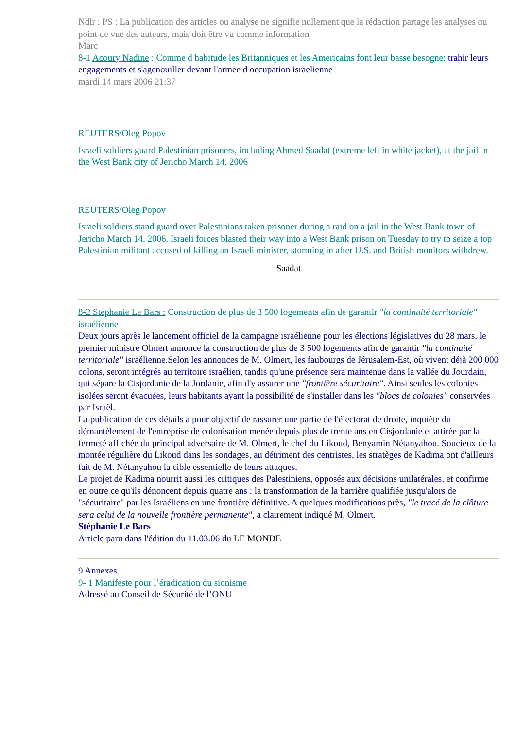Ndlr : PS : La publication des articles ou analyse ne signifie nullement que la rédaction partage les analyses ou point de vue des auteurs, mais doit être vu comme information
Marc
8-1 Acoury Nadine : Comme d habitude les Britanniques et les Americains font leur basse besogne: trahir leurs engagements et s'agenouiller devant l'armee d occupation israelienne
mardi 14 mars 2006 21:37
REUTERS/Oleg Popov
Israeli soldiers guard Palestinian prisoners, including Ahmed Saadat (extreme left in white jacket), at the jail in the West Bank city of Jericho March 14, 2006
REUTERS/Oleg Popov
Israeli soldiers stand guard over Palestinians taken prisoner during a raid on a jail in the West Bank town of Jericho March 14, 2006. Israeli forces blasted their way into a West Bank prison on Tuesday to try to seize a top Palestinian militant accused of killing an Israeli minister, storming in after U.S. and British monitors withdrew.
Saadat
8-2 Stéphanie Le Bars : Construction de plus de 3 500 logements afin de garantir "la continuité territoriale" israélienne
Deux jours après le lancement officiel de la campagne israélienne pour les élections législatives du 28 mars, le premier ministre Olmert annonce la construction de plus de 3 500 logements afin de garantir "la continuité territoriale" israélienne.Selon les annonces de M. Olmert, les faubourgs de Jérusalem-Est, où vivent déjà 200 000 colons, seront intégrés au territoire israélien, tandis qu'une présence sera maintenue dans la vallée du Jourdain, qui sépare la Cisjordanie de la Jordanie, afin d'y assurer une "frontière sécuritaire". Ainsi seules les colonies isolées seront évacuées, leurs habitants ayant la possibilité de s'installer dans les "blocs de colonies" conservées par Israël.
La publication de ces détails a pour objectif de rassurer une partie de l'électorat de droite, inquiète du démantèlement de l'entreprise de colonisation menée depuis plus de trente ans en Cisjordanie et attirée par la fermeté affichée du principal adversaire de M. Olmert, le chef du Likoud, Benyamin Nétanyahou. Soucieux de la montée régulière du Likoud dans les sondages, au détriment des centristes, les stratèges de Kadima ont d'ailleurs fait de M. Nétanyahou la cible essentielle de leurs attaques.
Le projet de Kadima nourrit aussi les critiques des Palestiniens, opposés aux décisions unilatérales, et confirme en outre ce qu'ils dénoncent depuis quatre ans : la transformation de la barrière qualifiée jusqu'alors de "sécuritaire" par les Israéliens en une frontière définitive. A quelques modifications près, "le tracé de la clôture sera celui de la nouvelle frontière permanente", a clairement indiqué M. Olmert.
Stéphanie Le Bars
Article paru dans l'édition du 11.03.06 du LE MONDE
9 Annexes
9- 1 Manifeste pour l’éradication du sionisme
Adressé au Conseil de Sécurité de l’ONU